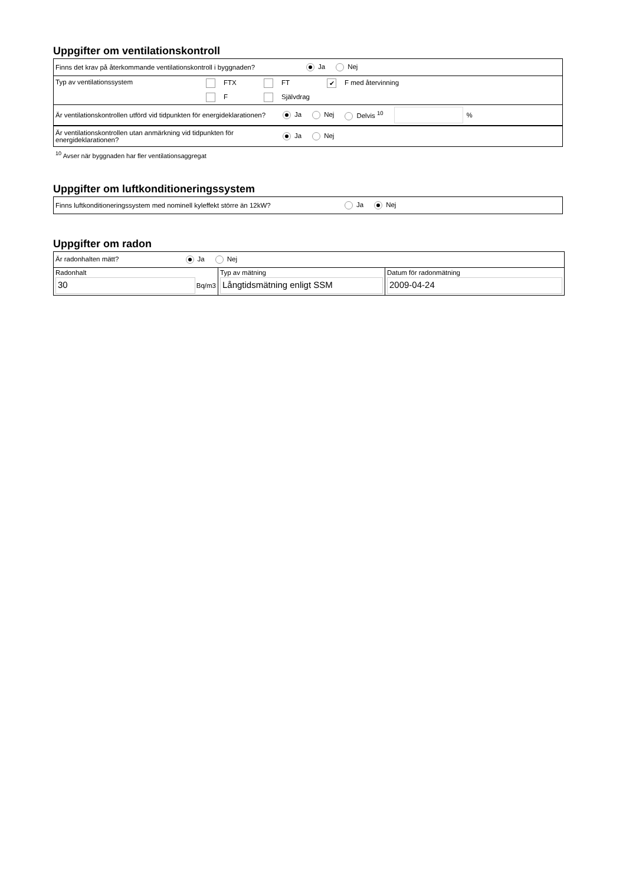Uppgifter om ventilationskontroll
Finns det krav på återkommande ventilationskontroll i byggnaden? Ja Nej
Typ av ventilationssystem FTX FT ✔ F med återvinning
F Självdrag
Är ventilationskontrollen utförd vid tidpunkten för energideklarationen? Ja Nej Delvis <sup>10</sup> %
Är ventilationskontrollen utan anmärkning vid tidpunkten för energideklarationen? Ja Nej
<sup>10</sup> Avser när byggnaden har fler ventilationsaggregat
Uppgifter om luftkonditioneringssystem
Finns luftkonditioneringssystem med nominell kyleffekt större än 12kW? Ja Nej
Uppgifter om radon
| Är radonhalten mätt? Ja Nej | | |
| Radonhalt 30 Bq/m3 | Typ av mätning Långtidsmätning enligt SSM | Datum för radonmätning 2009-04-24 |